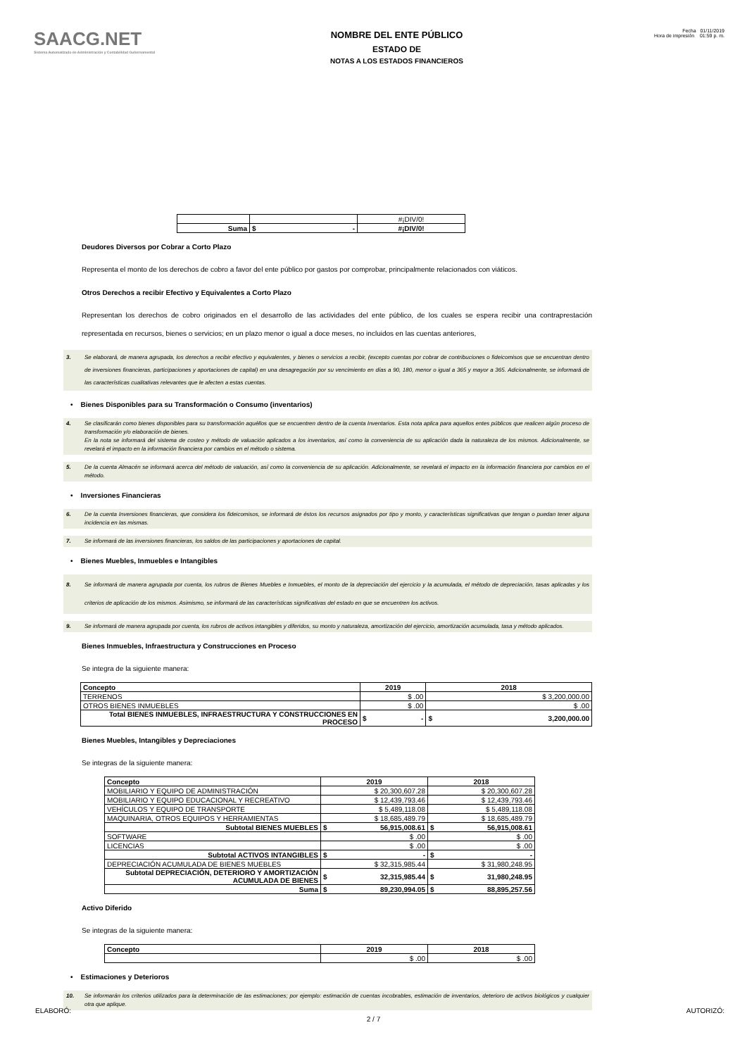SAACG.NET
Sistema Automatizado de Administración y Contabilidad Gubernamental
NOMBRE DEL ENTE PÚBLICO
ESTADO DE
NOTAS A LOS ESTADOS FINANCIEROS
Fecha 01/11/2019
Hora de impresión 01:59 p. m.
| | | #¡DIV/0! |
| Suma | $ - | #¡DIV/0! |
Deudores Diversos por Cobrar a Corto Plazo
Representa el monto de los derechos de cobro a favor del ente público por gastos por comprobar, principalmente relacionados con viáticos.
Otros Derechos a recibir Efectivo y Equivalentes a Corto Plazo
Representan los derechos de cobro originados en el desarrollo de las actividades del ente público, de los cuales se espera recibir una contraprestación representada en recursos, bienes o servicios; en un plazo menor o igual a doce meses, no incluidos en las cuentas anteriores,
3. Se elaborará, de manera agrupada, los derechos a recibir efectivo y equivalentes, y bienes o servicios a recibir, (excepto cuentas por cobrar de contribuciones o fideicomisos que se encuentran dentro de inversiones financieras, participaciones y aportaciones de capital) en una desagregación por su vencimiento en días a 90, 180, menor o igual a 365 y mayor a 365. Adicionalmente, se informará de las características cualitativas relevantes que le afecten a estas cuentas.
• Bienes Disponibles para su Transformación o Consumo (inventarios)
4. Se clasificarán como bienes disponibles para su transformación aquéllos que se encuentren dentro de la cuenta Inventarios. Esta nota aplica para aquellos entes públicos que realicen algún proceso de transformación y/o elaboración de bienes.
En la nota se informará del sistema de costeo y método de valuación aplicados a los inventarios, así como la conveniencia de su aplicación dada la naturaleza de los mismos. Adicionalmente, se revelará el impacto en la información financiera por cambios en el método o sistema.
5. De la cuenta Almacén se informará acerca del método de valuación, así como la conveniencia de su aplicación. Adicionalmente, se revelará el impacto en la información financiera por cambios en el método.
• Inversiones Financieras
6. De la cuenta Inversiones financieras, que considera los fideicomisos, se informará de éstos los recursos asignados por tipo y monto, y características significativas que tengan o puedan tener alguna incidencia en las mismas.
7. Se informará de las inversiones financieras, los saldos de las participaciones y aportaciones de capital.
• Bienes Muebles, Inmuebles e Intangibles
8. Se informará de manera agrupada por cuenta, los rubros de Bienes Muebles e Inmuebles, el monto de la depreciación del ejercicio y la acumulada, el método de depreciación, tasas aplicadas y los criterios de aplicación de los mismos. Asimismo, se informará de las características significativas del estado en que se encuentren los activos.
9. Se informará de manera agrupada por cuenta, los rubros de activos intangibles y diferidos, su monto y naturaleza, amortización del ejercicio, amortización acumulada, tasa y método aplicados.
Bienes Inmuebles, Infraestructura y Construcciones en Proceso
Se integra de la siguiente manera:
| Concepto | 2019 | 2018 |
| --- | --- | --- |
| TERRENOS | $ .00 | $ 3,200,000.00 |
| OTROS BIENES INMUEBLES | $ .00 | $ .00 |
| Total BIENES INMUEBLES, INFRAESTRUCTURA Y CONSTRUCCIONES EN PROCESO | $ - | $ 3,200,000.00 |
Bienes Muebles, Intangibles y Depreciaciones
Se integras de la siguiente manera:
| Concepto | 2019 | 2018 |
| --- | --- | --- |
| MOBILIARIO Y EQUIPO DE ADMINISTRACIÓN | $ 20,300,607.28 | $ 20,300,607.28 |
| MOBILIARIO Y EQUIPO EDUCACIONAL Y RECREATIVO | $ 12,439,793.46 | $ 12,439,793.46 |
| VEHÍCULOS Y EQUIPO DE TRANSPORTE | $ 5,489,118.08 | $ 5,489,118.08 |
| MAQUINARIA, OTROS EQUIPOS Y HERRAMIENTAS | $ 18,685,489.79 | $ 18,685,489.79 |
| Subtotal BIENES MUEBLES | $ 56,915,008.61 | $ 56,915,008.61 |
| SOFTWARE | $ .00 | $ .00 |
| LICENCIAS | $ .00 | $ .00 |
| Subtotal ACTIVOS INTANGIBLES | $ - | $ - |
| DEPRECIACIÓN ACUMULADA DE BIENES MUEBLES | $ 32,315,985.44 | $ 31,980,248.95 |
| Subtotal DEPRECIACIÓN, DETERIORO Y AMORTIZACIÓN ACUMULADA DE BIENES | $ 32,315,985.44 | $ 31,980,248.95 |
| Suma | $ 89,230,994.05 | $ 88,895,257.56 |
Activo Diferido
Se integras de la siguiente manera:
| Concepto | 2019 | 2018 |
| --- | --- | --- |
| | $ .00 | $ .00 |
• Estimaciones y Deterioros
10. Se informarán los criterios utilizados para la determinación de las estimaciones; por ejemplo: estimación de cuentas incobrables, estimación de inventarios, deterioro de activos biológicos y cualquier otra que aplique.
ELABORÓ: AUTORIZÓ:
2 / 7